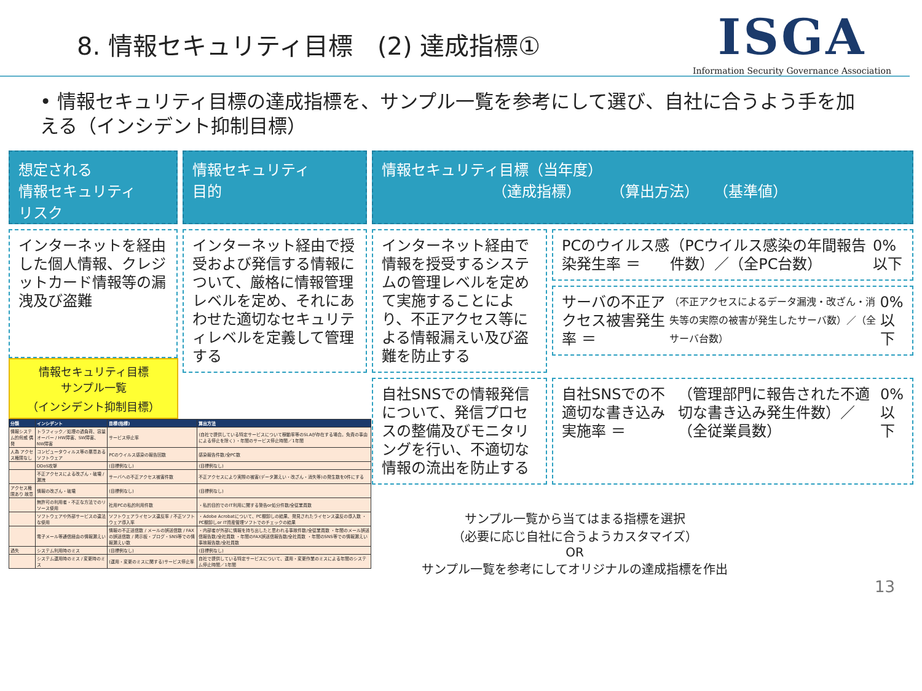8. 情報セキュリティ目標　(2) 達成指標①
ISGA
Information Security Governance Association
• 情報セキュリティ目標の達成指標を、サンプル一覧を参考にして選び、自社に合うよう手を加える（インシデント抑制目標）
想定される
情報セキュリティ
リスク
情報セキュリティ
目的
情報セキュリティ目標（当年度）
　　　　　　　　（達成指標）　　　（算出方法）　　（基準値）
インターネットを経由した個人情報、クレジットカード情報等の漏洩及び盗難
情報セキュリティ目標
サンプル一覧
（インシデント抑制目標）
| 分類 | インシデント | 目標(指標) | 算出方法 |
| --- | --- | --- | --- |
| 情報システム的脅威 偶発 | トラフィック／処理の過負荷、容量オーバー / HW障害、SW障害、NW障害 | サービス停止率 | (自社で提供している特定サービスについて稼動率等のSLAが存在する場合。免責の事由による停止を除く) ・年間のサービス停止時間／1年間 |
| 人為 アクセス権限なし | コンピュータウィルス等の悪意あるソフトウェア | PCのウイルス感染の報告回数 | 感染報告件数/全PC数 |
| | DDoS攻撃 | (目標例なし) | (目標例なし) |
| | 不正アクセスによる改ざん・破壊 / 漏洩 | サーバへの不正アクセス被害件数 | 不正アクセスにより実際の被害(データ漏えい・改ざん・消失等)の発生数を0件にする |
| アクセス権限あり 故意 | 情報の改ざん・破壊 | (目標例なし) | (目標例なし) |
| | 無許可の利用者・不正な方法でのリソース使用 | 社用PCの私的利用件数 | ・私的目的でのIT利用に関する警告or処分件数/全従業員数 |
| | ソフトウェアや外部サービスの違法な使用 | ソフトウェアライセンス違反率 / 不正ソフトウェア導入率 | ・Adobe Acrobatについて、PC棚卸しの結果、発見されたライセンス違反の導入数 ・PC棚卸しor IT資産管理ソフトでのチェックの結果 |
| | 電子メール等通信経由の情報漏えい | 情報の不正送信数 / メールの誤送信数 / FAXの誤送信数 / 掲示板・ブログ・SNS等での情報漏えい数 | ・内部者が外部に情報を持ち出したと思われる事故件数/全従業員数 ・年間のメール誤送信報告数/全社員数 ・年間のFAX誤送信報告数/全社員数 ・年間のSNS等での情報漏えい事故報告数/全社員数 |
| 過失 | システム利用時のミス | (目標例なし) | (目標例なし) |
| | システム運用時のミス / 変更時のミス | (運用・変更のミスに関する)サービス停止率 | 自社で提供している特定サービスについて、運用・変更作業のミスによる年間のシステム停止時間／1年間 |
インターネット経由で授受および発信する情報について、厳格に情報管理レベルを定め、それにあわせた適切なセキュリティレベルを定義して管理する
インターネット経由で情報を授受するシステムの管理レベルを定めて実施することにより、不正アクセス等による情報漏えい及び盗難を防止する
PCのウイルス感染発生率 ＝ （PCウイルス感染の年間報告件数）／（全PC台数） 0%以下
サーバの不正アクセス被害発生率 ＝ （不正アクセスによるデータ漏洩・改ざん・消失等の実際の被害が発生したサーバ数）／（全サーバ台数） 0%以下
自社SNSでの情報発信について、発信プロセスの整備及びモニタリングを行い、不適切な情報の流出を防止する
自社SNSでの不適切な書き込み実施率 ＝ （管理部門に報告された不適切な書き込み発生件数）／（全従業員数） 0%以下
サンプル一覧から当てはまる指標を選択
（必要に応じ自社に合うようカスタマイズ）
OR
サンプル一覧を参考にしてオリジナルの達成指標を作出
13